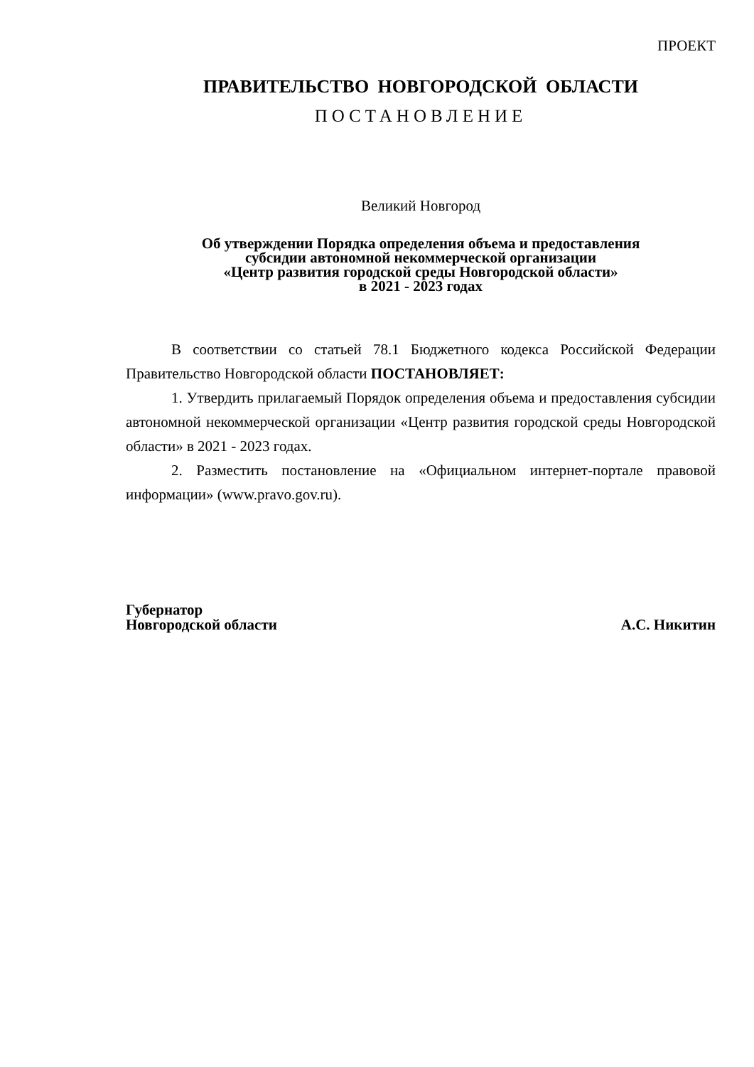ПРОЕКТ
ПРАВИТЕЛЬСТВО НОВГОРОДСКОЙ ОБЛАСТИ
ПОСТАНОВЛЕНИЕ
Великий Новгород
Об утверждении Порядка определения объема и предоставления
субсидии автономной некоммерческой организации
«Центр развития городской среды Новгородской области»
в 2021 - 2023 годах
В соответствии со статьей 78.1 Бюджетного кодекса Российской Федерации Правительство Новгородской области ПОСТАНОВЛЯЕТ:
1. Утвердить прилагаемый Порядок определения объема и предоставления субсидии автономной некоммерческой организации «Центр развития городской среды Новгородской области» в 2021 - 2023 годах.
2. Разместить постановление на «Официальном интернет-портале правовой информации» (www.pravo.gov.ru).
Губернатор
Новгородской области
А.С. Никитин